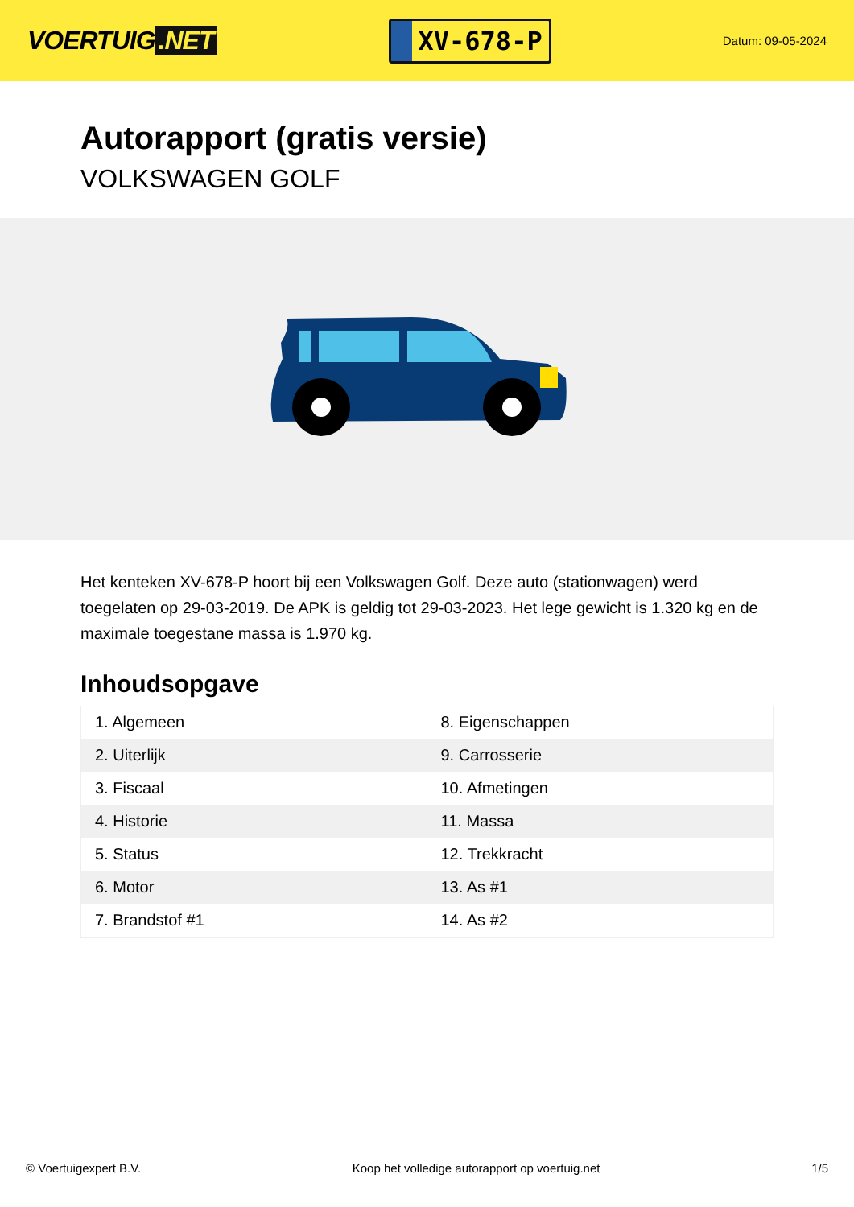VOERTUIG.NET
XV-678-P
Datum: 09-05-2024
Autorapport (gratis versie)
VOLKSWAGEN GOLF
Het kenteken XV-678-P hoort bij een Volkswagen Golf. Deze auto (stationwagen) werd toegelaten op 29-03-2019. De APK is geldig tot 29-03-2023. Het lege gewicht is 1.320 kg en de maximale toegestane massa is 1.970 kg.
Inhoudsopgave
| 1. Algemeen | 8. Eigenschappen |
| 2. Uiterlijk | 9. Carrosserie |
| 3. Fiscaal | 10. Afmetingen |
| 4. Historie | 11. Massa |
| 5. Status | 12. Trekkracht |
| 6. Motor | 13. As #1 |
| 7. Brandstof #1 | 14. As #2 |
© Voertuigexpert B.V. Koop het volledige autorapport op voertuig.net 1/5